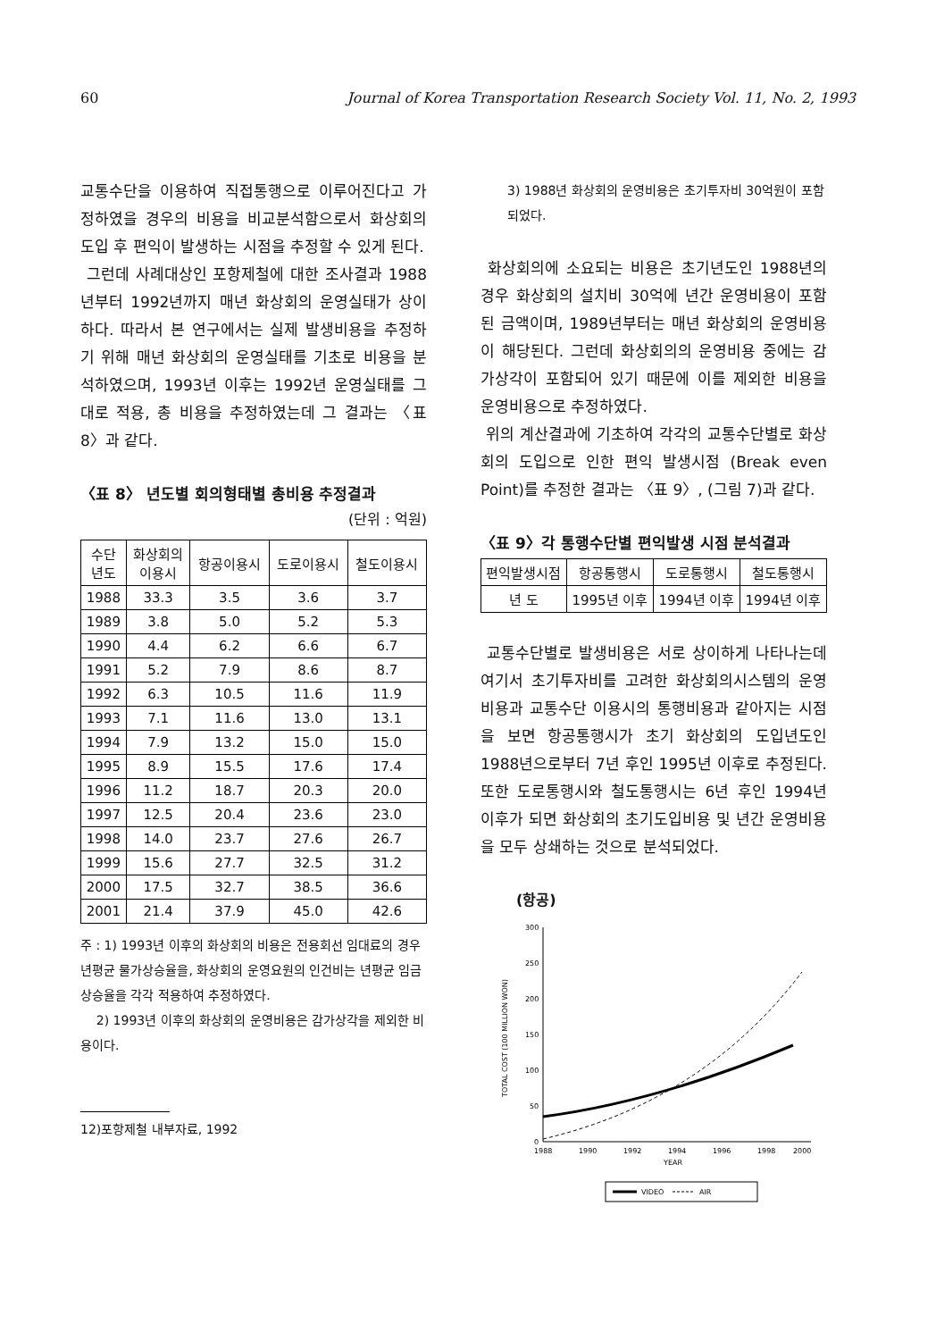60 Journal of Korea Transportation Research Society Vol. 11, No. 2, 1993
교통수단을 이용하여 직접통행으로 이루어진다고 가정하였을 경우의 비용을 비교분석함으로서 화상회의 도입 후 편익이 발생하는 시점을 추정할 수 있게 된다.
그런데 사례대상인 포항제철에 대한 조사결과 1988년부터 1992년까지 매년 화상회의 운영실태가 상이하다. 따라서 본 연구에서는 실제 발생비용을 추정하기 위해 매년 화상회의 운영실태를 기초로 비용을 분석하였으며, 1993년 이후는 1992년 운영실태를 그대로 적용, 총 비용을 추정하였는데 그 결과는 〈표 8〉과 같다.
〈표 8〉 년도별 회의형태별 총비용 추정결과
(단위 : 억원)
| 수단 년도 | 화상회의 이용시 | 항공이용시 | 도로이용시 | 철도이용시 |
| --- | --- | --- | --- | --- |
| 1988 | 33.3 | 3.5 | 3.6 | 3.7 |
| 1989 | 3.8 | 5.0 | 5.2 | 5.3 |
| 1990 | 4.4 | 6.2 | 6.6 | 6.7 |
| 1991 | 5.2 | 7.9 | 8.6 | 8.7 |
| 1992 | 6.3 | 10.5 | 11.6 | 11.9 |
| 1993 | 7.1 | 11.6 | 13.0 | 13.1 |
| 1994 | 7.9 | 13.2 | 15.0 | 15.0 |
| 1995 | 8.9 | 15.5 | 17.6 | 17.4 |
| 1996 | 11.2 | 18.7 | 20.3 | 20.0 |
| 1997 | 12.5 | 20.4 | 23.6 | 23.0 |
| 1998 | 14.0 | 23.7 | 27.6 | 26.7 |
| 1999 | 15.6 | 27.7 | 32.5 | 31.2 |
| 2000 | 17.5 | 32.7 | 38.5 | 36.6 |
| 2001 | 21.4 | 37.9 | 45.0 | 42.6 |
주 : 1) 1993년 이후의 화상회의 비용은 전용회선 임대료의 경우 년평균 물가상승율을, 화상회의 운영요원의 인건비는 년평균 임금상승율을 각각 적용하여 추정하였다.
2) 1993년 이후의 화상회의 운영비용은 감가상각을 제외한 비용이다.
12)포항제철 내부자료, 1992
3) 1988년 화상회의 운영비용은 초기투자비 30억원이 포함되었다.
화상회의에 소요되는 비용은 초기년도인 1988년의 경우 화상회의 설치비 30억에 년간 운영비용이 포함된 금액이며, 1989년부터는 매년 화상회의 운영비용이 해당된다. 그런데 화상회의의 운영비용 중에는 감가상각이 포함되어 있기 때문에 이를 제외한 비용을 운영비용으로 추정하였다.
위의 계산결과에 기초하여 각각의 교통수단별로 화상회의 도입으로 인한 편익 발생시점 (Break even Point)를 추정한 결과는 〈표 9〉, (그림 7)과 같다.
〈표 9〉각 통행수단별 편익발생 시점 분석결과
| 편익발생시점 | 항공통행시 | 도로통행시 | 철도통행시 |
| --- | --- | --- | --- |
| 년 도 | 1995년 이후 | 1994년 이후 | 1994년 이후 |
교통수단별로 발생비용은 서로 상이하게 나타나는데 여기서 초기투자비를 고려한 화상회의시스템의 운영비용과 교통수단 이용시의 통행비용과 같아지는 시점을 보면 항공통행시가 초기 화상회의 도입년도인 1988년으로부터 7년 후인 1995년 이후로 추정된다. 또한 도로통행시와 철도통행시는 6년 후인 1994년 이후가 되면 화상회의 초기도입비용 및 년간 운영비용을 모두 상쇄하는 것으로 분석되었다.
(항공)
300
250
200
150
100
50
0
TOTAL COST (100 MILLION WON)
1988
1990
1992
1994
1996
1998
2000
YEAR
VIDEO
AIR